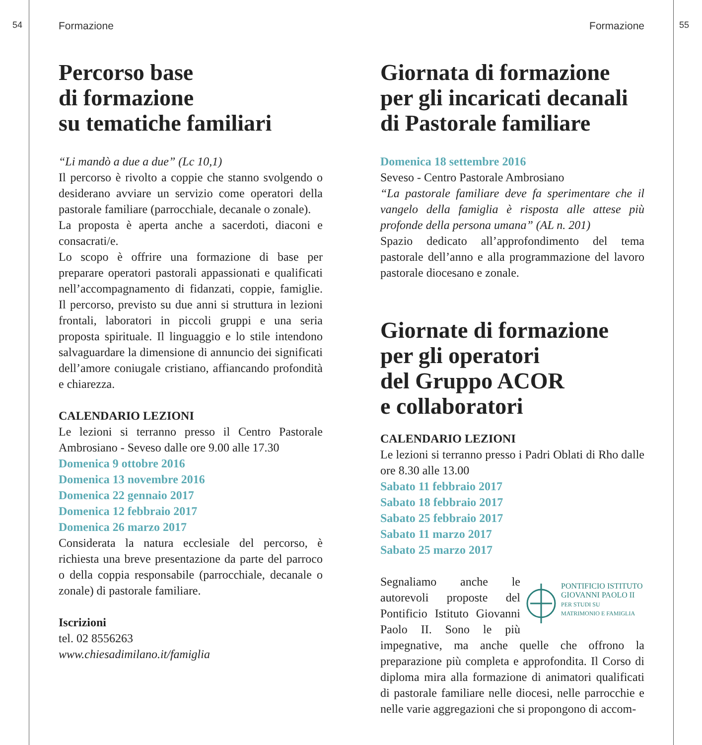54 55
Formazione
Percorso base
di formazione
su tematiche familiari
“Li mandò a due a due” (Lc 10,1)
Il percorso è rivolto a coppie che stanno svolgendo o desiderano avviare un servizio come operatori della pastorale familiare (parrocchiale, decanale o zonale).
La proposta è aperta anche a sacerdoti, diaconi e consacrati/e.
Lo scopo è offrire una formazione di base per preparare operatori pastorali appassionati e qualificati nell’accompagnamento di fidanzati, coppie, famiglie. Il percorso, previsto su due anni si struttura in lezioni frontali, laboratori in piccoli gruppi e una seria proposta spirituale. Il linguaggio e lo stile intendono salvaguardare la dimensione di annuncio dei significati dell’amore coniugale cristiano, affiancando profondità e chiarezza.
CALENDARIO LEZIONI
Le lezioni si terranno presso il Centro Pastorale Ambrosiano - Seveso dalle ore 9.00 alle 17.30
Domenica 9 ottobre 2016
Domenica 13 novembre 2016
Domenica 22 gennaio 2017
Domenica 12 febbraio 2017
Domenica 26 marzo 2017
Considerata la natura ecclesiale del percorso, è richiesta una breve presentazione da parte del parroco o della coppia responsabile (parrocchiale, decanale o zonale) di pastorale familiare.
Iscrizioni
tel. 02 8556263
www.chiesadimilano.it/famiglia
Formazione
Giornata di formazione
per gli incaricati decanali
di Pastorale familiare
Domenica 18 settembre 2016
Seveso - Centro Pastorale Ambrosiano
“La pastorale familiare deve fa sperimentare che il vangelo della famiglia è risposta alle attese più profonde della persona umana” (AL n. 201)
Spazio dedicato all’approfondimento del tema pastorale dell’anno e alla programmazione del lavoro pastorale diocesano e zonale.
Giornate di formazione
per gli operatori
del Gruppo ACOR
e collaboratori
CALENDARIO LEZIONI
Le lezioni si terranno presso i Padri Oblati di Rho dalle ore 8.30 alle 13.00
Sabato 11 febbraio 2017
Sabato 18 febbraio 2017
Sabato 25 febbraio 2017
Sabato 11 marzo 2017
Sabato 25 marzo 2017
PONTIFICIO ISTITUTO
GIOVANNI PAOLO II
PER STUDI SU
MATRIMONIO E FAMIGLIA
Segnaliamo anche le autorevoli proposte del Pontificio Istituto Giovanni Paolo II. Sono le più impegnative, ma anche quelle che offrono la preparazione più completa e approfondita. Il Corso di diploma mira alla formazione di animatori qualificati di pastorale familiare nelle diocesi, nelle parrocchie e nelle varie aggregazioni che si propongono di accom-